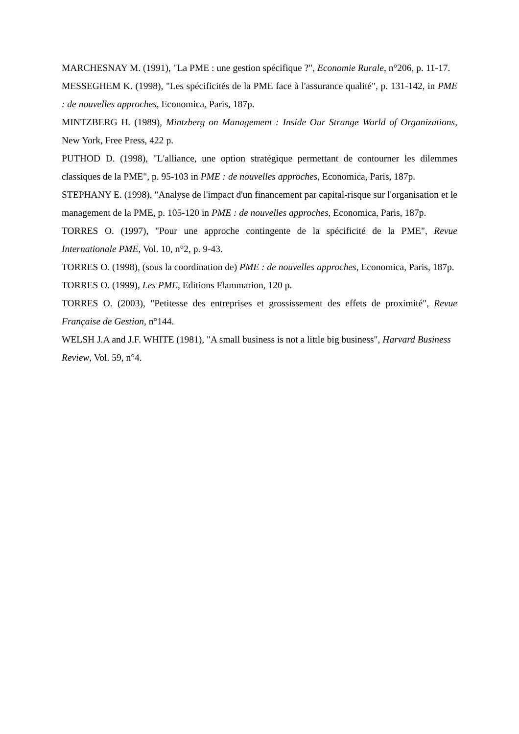MARCHESNAY M. (1991), "La PME : une gestion spécifique ?", Economie Rurale, n°206, p. 11-17.
MESSEGHEM K. (1998), "Les spécificités de la PME face à l'assurance qualité", p. 131-142, in PME : de nouvelles approches, Economica, Paris, 187p.
MINTZBERG H. (1989), Mintzberg on Management : Inside Our Strange World of Organizations, New York, Free Press, 422 p.
PUTHOD D. (1998), "L'alliance, une option stratégique permettant de contourner les dilemmes classiques de la PME", p. 95-103 in PME : de nouvelles approches, Economica, Paris, 187p.
STEPHANY E. (1998), "Analyse de l'impact d'un financement par capital-risque sur l'organisation et le management de la PME, p. 105-120 in PME : de nouvelles approches, Economica, Paris, 187p.
TORRES O. (1997), "Pour une approche contingente de la spécificité de la PME", Revue Internationale PME, Vol. 10, n°2, p. 9-43.
TORRES O. (1998), (sous la coordination de) PME : de nouvelles approches, Economica, Paris, 187p.
TORRES O. (1999), Les PME, Editions Flammarion, 120 p.
TORRES O. (2003), "Petitesse des entreprises et grossissement des effets de proximité", Revue Française de Gestion, n°144.
WELSH J.A and J.F. WHITE (1981), "A small business is not a little big business", Harvard Business Review, Vol. 59, n°4.